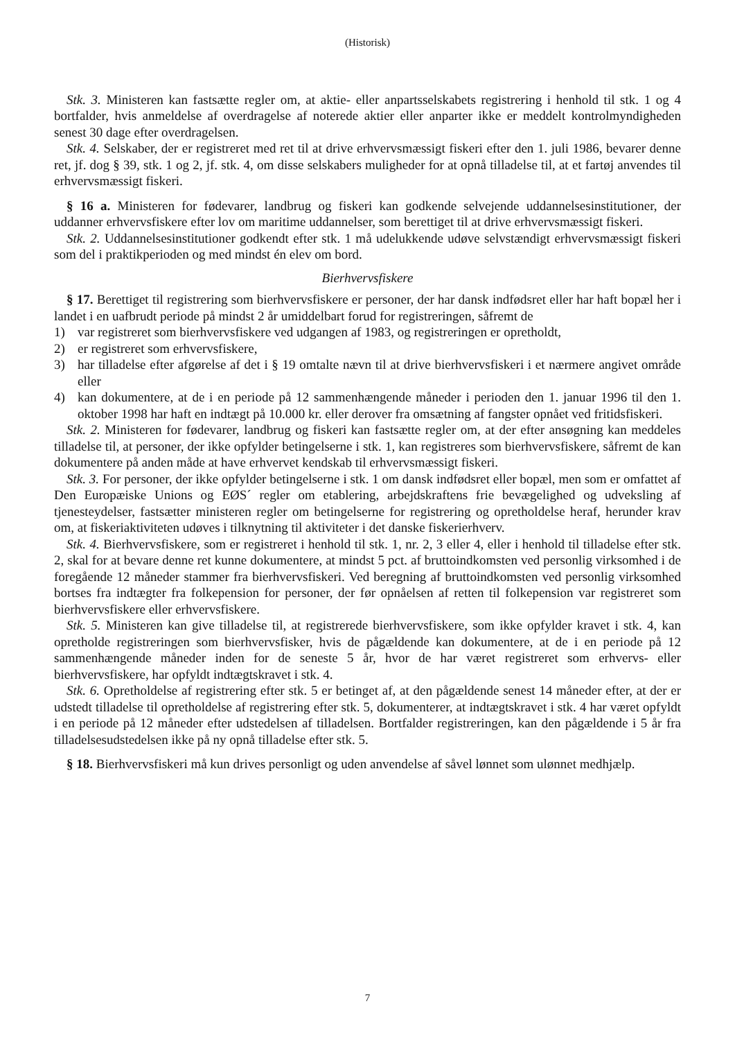(Historisk)
Stk. 3. Ministeren kan fastsætte regler om, at aktie- eller anpartsselskabets registrering i henhold til stk. 1 og 4 bortfalder, hvis anmeldelse af overdragelse af noterede aktier eller anparter ikke er meddelt kontrolmyndigheden senest 30 dage efter overdragelsen.
Stk. 4. Selskaber, der er registreret med ret til at drive erhvervsmæssigt fiskeri efter den 1. juli 1986, bevarer denne ret, jf. dog § 39, stk. 1 og 2, jf. stk. 4, om disse selskabers muligheder for at opnå tilladelse til, at et fartøj anvendes til erhvervsmæssigt fiskeri.
§ 16 a. Ministeren for fødevarer, landbrug og fiskeri kan godkende selvejende uddannelsesinstitutioner, der uddanner erhvervsfiskere efter lov om maritime uddannelser, som berettiget til at drive erhvervsmæssigt fiskeri.
Stk. 2. Uddannelsesinstitutioner godkendt efter stk. 1 må udelukkende udøve selvstændigt erhvervsmæssigt fiskeri som del i praktikperioden og med mindst én elev om bord.
Bierhvervsfiskere
§ 17. Berettiget til registrering som bierhvervsfiskere er personer, der har dansk indfødsret eller har haft bopæl her i landet i en uafbrudt periode på mindst 2 år umiddelbart forud for registreringen, såfremt de
1) var registreret som bierhvervsfiskere ved udgangen af 1983, og registreringen er opretholdt,
2) er registreret som erhvervsfiskere,
3) har tilladelse efter afgørelse af det i § 19 omtalte nævn til at drive bierhvervsfiskeri i et nærmere angivet område eller
4) kan dokumentere, at de i en periode på 12 sammenhængende måneder i perioden den 1. januar 1996 til den 1. oktober 1998 har haft en indtægt på 10.000 kr. eller derover fra omsætning af fangster opnået ved fritidsfiskeri.
Stk. 2. Ministeren for fødevarer, landbrug og fiskeri kan fastsætte regler om, at der efter ansøgning kan meddeles tilladelse til, at personer, der ikke opfylder betingelserne i stk. 1, kan registreres som bierhvervsfiskere, såfremt de kan dokumentere på anden måde at have erhvervet kendskab til erhvervsmæssigt fiskeri.
Stk. 3. For personer, der ikke opfylder betingelserne i stk. 1 om dansk indfødsret eller bopæl, men som er omfattet af Den Europæiske Unions og EØS´ regler om etablering, arbejdskraftens frie bevægelighed og udveksling af tjenesteydelser, fastsætter ministeren regler om betingelserne for registrering og opretholdelse heraf, herunder krav om, at fiskeriaktiviteten udøves i tilknytning til aktiviteter i det danske fiskerierhverv.
Stk. 4. Bierhvervsfiskere, som er registreret i henhold til stk. 1, nr. 2, 3 eller 4, eller i henhold til tilladelse efter stk. 2, skal for at bevare denne ret kunne dokumentere, at mindst 5 pct. af bruttoindkomsten ved personlig virksomhed i de foregående 12 måneder stammer fra bierhvervsfiskeri. Ved beregning af bruttoindkomsten ved personlig virksomhed bortses fra indtægter fra folkepension for personer, der før opnåelsen af retten til folkepension var registreret som bierhvervsfiskere eller erhvervsfiskere.
Stk. 5. Ministeren kan give tilladelse til, at registrerede bierhvervsfiskere, som ikke opfylder kravet i stk. 4, kan opretholde registreringen som bierhvervsfisker, hvis de pågældende kan dokumentere, at de i en periode på 12 sammenhængende måneder inden for de seneste 5 år, hvor de har været registreret som erhvervs- eller bierhvervsfiskere, har opfyldt indtægtskravet i stk. 4.
Stk. 6. Opretholdelse af registrering efter stk. 5 er betinget af, at den pågældende senest 14 måneder efter, at der er udstedt tilladelse til opretholdelse af registrering efter stk. 5, dokumenterer, at indtægtskravet i stk. 4 har været opfyldt i en periode på 12 måneder efter udstedelsen af tilladelsen. Bortfalder registreringen, kan den pågældende i 5 år fra tilladelsesudstedelsen ikke på ny opnå tilladelse efter stk. 5.
§ 18. Bierhvervsfiskeri må kun drives personligt og uden anvendelse af såvel lønnet som ulønnet medhjælp.
7